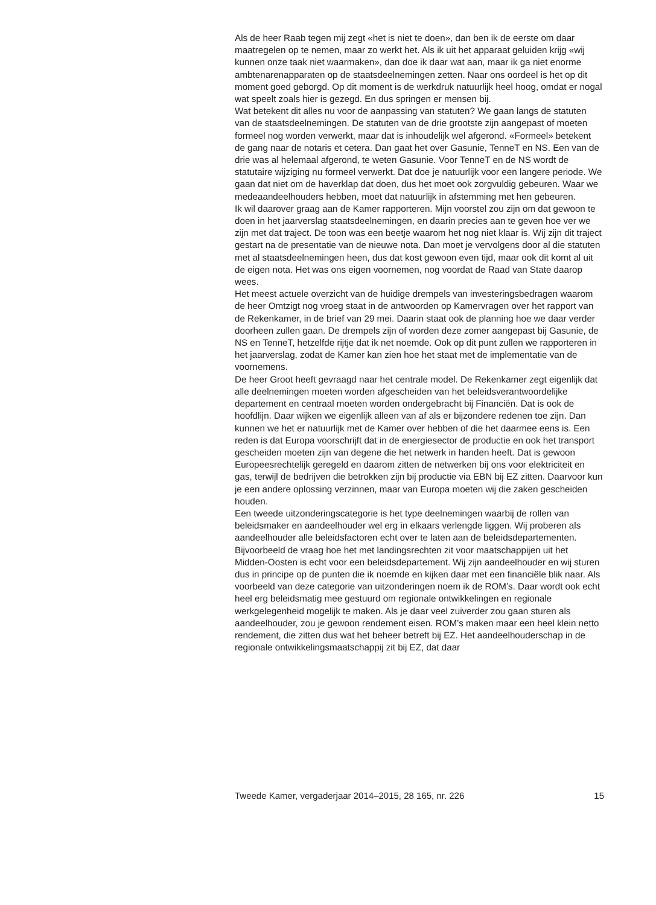Als de heer Raab tegen mij zegt «het is niet te doen», dan ben ik de eerste om daar maatregelen op te nemen, maar zo werkt het. Als ik uit het apparaat geluiden krijg «wij kunnen onze taak niet waarmaken», dan doe ik daar wat aan, maar ik ga niet enorme ambtenarenapparaten op de staatsdeelnemingen zetten. Naar ons oordeel is het op dit moment goed geborgd. Op dit moment is de werkdruk natuurlijk heel hoog, omdat er nogal wat speelt zoals hier is gezegd. En dus springen er mensen bij.
Wat betekent dit alles nu voor de aanpassing van statuten? We gaan langs de statuten van de staatsdeelnemingen. De statuten van de drie grootste zijn aangepast of moeten formeel nog worden verwerkt, maar dat is inhoudelijk wel afgerond. «Formeel» betekent de gang naar de notaris et cetera. Dan gaat het over Gasunie, TenneT en NS. Een van de drie was al helemaal afgerond, te weten Gasunie. Voor TenneT en de NS wordt de statutaire wijziging nu formeel verwerkt. Dat doe je natuurlijk voor een langere periode. We gaan dat niet om de haverklap dat doen, dus het moet ook zorgvuldig gebeuren. Waar we medeaandeelhouders hebben, moet dat natuurlijk in afstemming met hen gebeuren.
Ik wil daarover graag aan de Kamer rapporteren. Mijn voorstel zou zijn om dat gewoon te doen in het jaarverslag staatsdeelnemingen, en daarin precies aan te geven hoe ver we zijn met dat traject. De toon was een beetje waarom het nog niet klaar is. Wij zijn dit traject gestart na de presentatie van de nieuwe nota. Dan moet je vervolgens door al die statuten met al staatsdeelnemingen heen, dus dat kost gewoon even tijd, maar ook dit komt al uit de eigen nota. Het was ons eigen voornemen, nog voordat de Raad van State daarop wees.
Het meest actuele overzicht van de huidige drempels van investeringsbedragen waarom de heer Omtzigt nog vroeg staat in de antwoorden op Kamervragen over het rapport van de Rekenkamer, in de brief van 29 mei. Daarin staat ook de planning hoe we daar verder doorheen zullen gaan. De drempels zijn of worden deze zomer aangepast bij Gasunie, de NS en TenneT, hetzelfde rijtje dat ik net noemde. Ook op dit punt zullen we rapporteren in het jaarverslag, zodat de Kamer kan zien hoe het staat met de implementatie van de voornemens.
De heer Groot heeft gevraagd naar het centrale model. De Rekenkamer zegt eigenlijk dat alle deelnemingen moeten worden afgescheiden van het beleidsverantwoordelijke departement en centraal moeten worden ondergebracht bij Financiën. Dat is ook de hoofdlijn. Daar wijken we eigenlijk alleen van af als er bijzondere redenen toe zijn. Dan kunnen we het er natuurlijk met de Kamer over hebben of die het daarmee eens is. Een reden is dat Europa voorschrijft dat in de energiesector de productie en ook het transport gescheiden moeten zijn van degene die het netwerk in handen heeft. Dat is gewoon Europeesrechtelijk geregeld en daarom zitten de netwerken bij ons voor elektriciteit en gas, terwijl de bedrijven die betrokken zijn bij productie via EBN bij EZ zitten. Daarvoor kun je een andere oplossing verzinnen, maar van Europa moeten wij die zaken gescheiden houden.
Een tweede uitzonderingscategorie is het type deelnemingen waarbij de rollen van beleidsmaker en aandeelhouder wel erg in elkaars verlengde liggen. Wij proberen als aandeelhouder alle beleidsfactoren echt over te laten aan de beleidsdepartementen. Bijvoorbeeld de vraag hoe het met landingsrechten zit voor maatschappijen uit het Midden-Oosten is echt voor een beleidsdepartement. Wij zijn aandeelhouder en wij sturen dus in principe op de punten die ik noemde en kijken daar met een financiële blik naar. Als voorbeeld van deze categorie van uitzonderingen noem ik de ROM’s. Daar wordt ook echt heel erg beleidsmatig mee gestuurd om regionale ontwikkelingen en regionale werkgelegenheid mogelijk te maken. Als je daar veel zuiverder zou gaan sturen als aandeelhouder, zou je gewoon rendement eisen. ROM’s maken maar een heel klein netto rendement, die zitten dus wat het beheer betreft bij EZ. Het aandeelhouderschap in de regionale ontwikkelingsmaatschappij zit bij EZ, dat daar
Tweede Kamer, vergaderjaar 2014–2015, 28 165, nr. 226 15